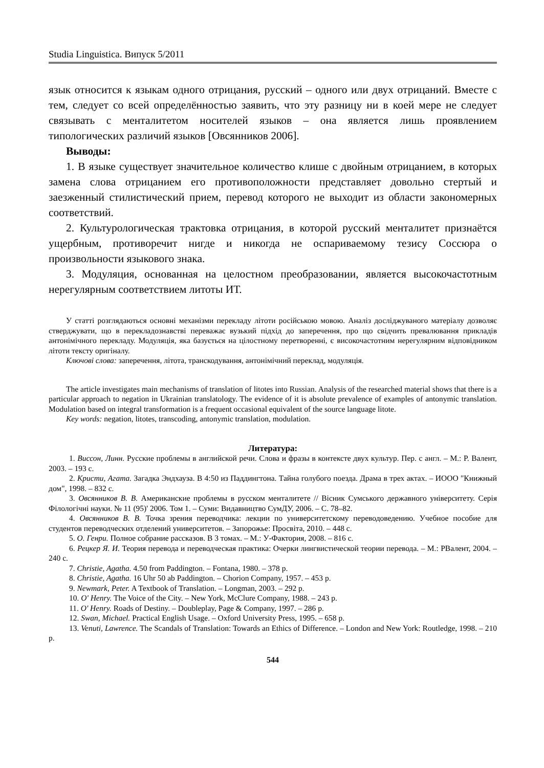Studia Linguistica. Випуск 5/2011
язык относится к языкам одного отрицания, русский – одного или двух отрицаний. Вместе с тем, следует со всей определённостью заявить, что эту разницу ни в коей мере не следует связывать с менталитетом носителей языков – она является лишь проявлением типологических различий языков [Овсянников 2006].
Выводы:
1. В языке существует значительное количество клише с двойным отрицанием, в которых замена слова отрицанием его противоположности представляет довольно стертый и заезженный стилистический прием, перевод которого не выходит из области закономерных соответствий.
2. Культурологическая трактовка отрицания, в которой русский менталитет признаётся ущербным, противоречит нигде и никогда не оспариваемому тезису Соссюра о произвольности языкового знака.
3. Модуляция, основанная на целостном преобразовании, является высокочастотным нерегулярным соответствием литоты ИТ.
У статті розглядаються основні механізми перекладу літоти російською мовою. Аналіз досліджуваного матеріалу дозволяє стверджувати, що в перекладознавстві переважає вузький підхід до заперечення, про що свідчить превалювання прикладів антонімічного перекладу. Модуляція, яка базується на цілостному перетворенні, є високочастотним нерегулярним відповідником літоти тексту оригіналу.
Ключові слова: заперечення, літота, транскодування, антонімічний переклад, модуляція.
The article investigates main mechanisms of translation of litotes into Russian. Analysis of the researched material shows that there is a particular approach to negation in Ukrainian translatology. The evidence of it is absolute prevalence of examples of antonymic translation. Modulation based on integral transformation is a frequent occasional equivalent of the source language litote.
Key words: negation, litotes, transcoding, antonymic translation, modulation.
Литература:
1. Виссон, Линн. Русские проблемы в английской речи. Слова и фразы в контексте двух культур. Пер. с англ. – М.: Р. Валент, 2003. – 193 с.
2. Кристи, Агата. Загадка Эндхауза. В 4:50 из Паддингтона. Тайна голубого поезда. Драма в трех актах. – ИООО "Книжный дом", 1998. – 832 с.
3. Овсянников В. В. Американские проблемы в русском менталитете // Вісник Сумського державного університету. Серія Філологічні науки. № 11 (95)' 2006. Том 1. – Суми: Видавництво СумДУ, 2006. – С. 78–82.
4. Овсянников В. В. Точка зрения переводчика: лекции по университетскому переводоведению. Учебное пособие для студентов переводческих отделений университетов. – Запорожье: Просвіта, 2010. – 448 с.
5. О. Генри. Полное собрание рассказов. В 3 томах. – М.: У-Фактория, 2008. – 816 с.
6. Рецкер Я. И. Теория перевода и переводческая практика: Очерки лингвистической теории перевода. – М.: РВалент, 2004. – 240 с.
7. Christie, Agatha. 4.50 from Paddington. – Fontana, 1980. – 378 p.
8. Christie, Agatha. 16 Uhr 50 ab Paddington. – Chorion Company, 1957. – 453 p.
9. Newmark, Peter. A Textbook of Translation. – Longman, 2003. – 292 p.
10. O' Henry. The Voice of the City. – New York, McClure Company, 1988. – 243 p.
11. O' Henry. Roads of Destiny. – Doubleplay, Page & Company, 1997. – 286 p.
12. Swan, Michael. Practical English Usage. – Oxford University Press, 1995. – 658 p.
13. Venuti, Lawrence. The Scandals of Translation: Towards an Ethics of Difference. – London and New York: Routledge, 1998. – 210 p.
544